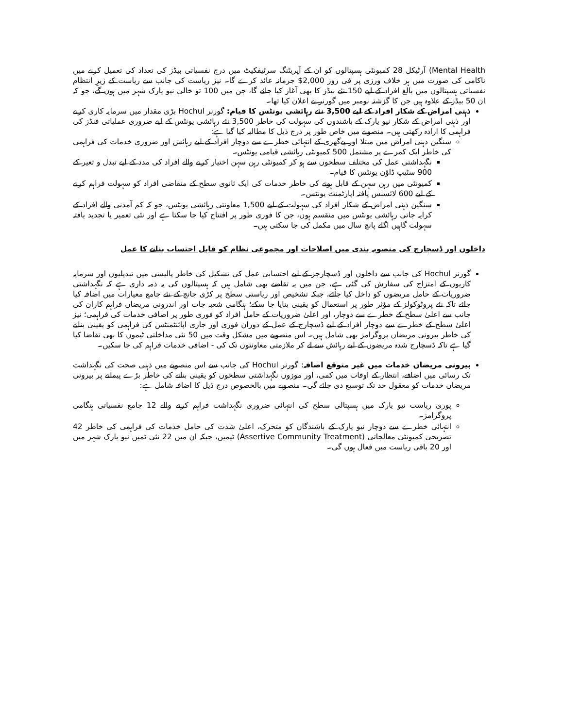Mental Health) آرٹیکل 28 کمیونٹی ہسپتالوں کو ان کے آپریٹنگ سرٹیفکیٹ میں درج نفسیاتی بیڈز کی تعداد کی تعمیل کرنے میں ناکامی کی صورت میں ہر خلاف ورزی پر فی روز 2,000$ جرمانہ عائد کرے گا۔ نیز ریاست کی جانب سے ریاست کے زیرِ انتظام نفسیاتی ہسپتالوں میں بالغ افراد کے لیے 150 نئے بیڈز کا بھی آغاز کیا جائے گا، جن میں 100 تو خالی نیو یارک شہر میں ہوں گے، جو کہ ان 50 بیڈز کے علاوہ ہیں جن کا گزشتہ نومبر میں گورنر نے اعلان کیا تھا۔
ذہنی امراض کے شکار افراد کے لیے 3,500 نئے رہائشی یونٹس کا قیام: گورنر Hochul بڑی مقدار میں سرمایہ کاری کرنے اور ذہنی امراض کے شکار نیو یارک کے باشندوں کی سہولت کی خاطر 3,500 نئے رہائشی یونٹس کے لیے ضروری عملیاتی فنڈز کی فراہمی کا ارادہ رکھتی ہیں۔ منصوبے میں خاص طور پر درج ذیل کا مطالبہ کیا گیا ہے:
سنگین ذہنی امراض میں مبتلا اور بےگھری کے انتہائی خطرے سے دوچار افراد کے لیے رہائش اور ضروری خدمات کی فراہمی کی خاطر ایک کمرے پر مشتمل 500 کمیونٹی رہائشی قیامی یونٹس۔
نگہداشتی عمل کی مختلف سطحوں سے ہو کر کمیونٹی رہن سہن اختیار کرنے والے افراد کی مدد کے لیے تبدل و تغیر کے 900 سٹیپ ڈاؤن یونٹس کا قیام۔
کمیونٹی میں رہن سہن کے قابل ہونے کی خاطر خدمات کی ایک ثانوی سطح کے متقاضی افراد کو سہولت فراہم کرنے کے لیے 600 لائسنس یافتہ اپارٹمنٹ یونٹس۔
سنگین ذہنی امراض کے شکار افراد کی سہولت کے لیے 1,500 معاونتی رہائشی یونٹس، جو کہ کم آمدنی والے افراد کے کرایہ جاتی رہائشی یونٹس میں منقسم ہوں، جن کا فوری طور پر افتتاح کیا جا سکتا ہے اور نئی تعمیر یا تجدید یافتہ سہولت گاہیں اگلے پانچ سال میں مکمل کی جا سکتی ہیں۔
داخلوں اور ڈسچارج کی منصوبہ بندی میں اصلاحات اور مجموعی نظام کو قابل احتساب بنانے کا عمل
گورنر Hochul کی جانب سے داخلوں اور ڈسچارجز کے لیے احتسابی عمل کی تشکیل کی خاطر پالیسی میں تبدیلیوں اور سرمایہ کاریوں کے امتزاج کی سفارش کی گئی ہے، جن میں یہ تقاضے بھی شامل ہیں کہ ہسپتالوں کی یہ ذمہ داری ہے کہ نگہداشتی ضروریات کے حامل مریضوں کو داخل کیا جائے، جبکہ تشخیص اور ریاستی سطح پر کڑی جانچ کے نئے جامع معیارات میں اضافہ کیا جائے تاکہ نئے پروٹوکولز کے مؤثر طور پر استعمال کو یقینی بنایا جا سکے؛ ہنگامی شعبہ جات اور اندرونی مریضاں فراہم کاران کی جانب سے اعلیٰ سطح کے خطرے سے دوچار، اور اعلیٰ ضروریات کے حامل افراد کو فوری طور پر اضافی خدمات کی فراہمی؛ نیز اعلیٰ سطح کے خطرے سے دوچار افراد کے لیے ڈسچارج کے عمل کے دوران فوری اور جاری اپائنٹمنٹس کی فراہمی کو یقینی بنانے کی خاطر بیرونی مریضاں پروگرامز بھی شامل ہیں۔ اس منصوبے میں مشکل وقت میں 50 نئی مداخلتی ٹیموں کا بھی تقاضا کیا گیا ہے تاکہ ڈسچارج شدہ مریضوں کے لیے رہائش سے لے کر ملازمتی معاونتوں تک کی - اضافی خدمات فراہم کی جا سکیں۔
بیرونی مریضاں خدمات میں غیر متوقع اضافہ: گورنر Hochul کی جانب سے اس منصوبے میں ذہنی صحت کی نگہداشت تک رسائی میں اضافے، انتظار کے اوقات میں کمی، اور موزوں نگہداشتی سطحوں کو یقینی بنانے کی خاطر بڑے پیمانے پر بیرونی مریضاں خدمات کو معقول حد تک توسیع دی جائے گی۔ منصوبے میں بالخصوص درج ذیل کا اضافہ شامل ہے:
پوری ریاست نیو یارک میں ہسپتالی سطح کی انتہائی ضروری نگہداشت فراہم کرنے والے 12 جامع نفسیاتی ہنگامی پروگرامز۔
انتہائی خطرے سے دوچار نیو یارک کے باشندگان کو متحرک، اعلیٰ شدت کی حامل خدمات کی فراہمی کی خاطر 42 تصریحی کمیونٹی معالجاتی (Assertive Community Treatment) ٹیمیں، جبکہ ان میں 22 نئی ٹمیں نیو یارک شہر میں اور 20 باقی ریاست میں فعال ہوں گی۔